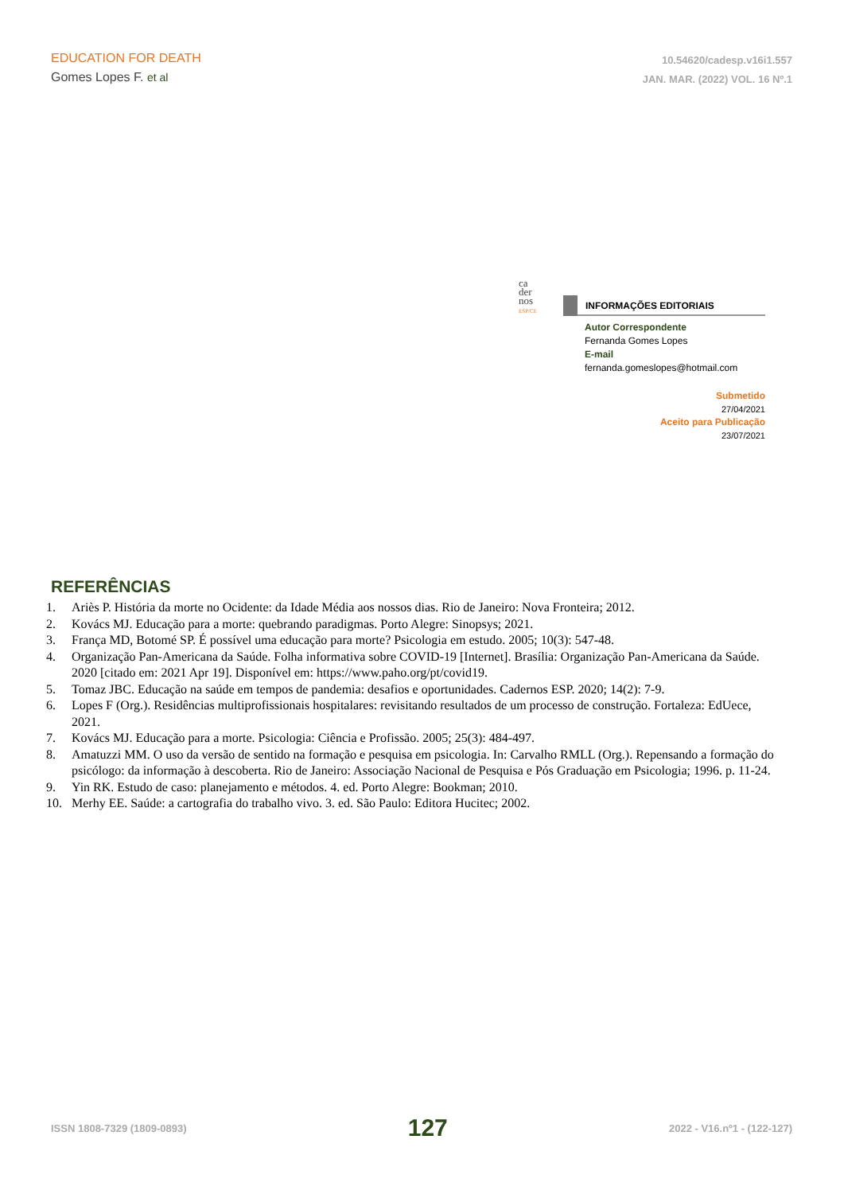EDUCATION FOR DEATH
Gomes Lopes F. et al
10.54620/cadesp.v16i1.557
JAN. MAR. (2022) VOL. 16 Nº.1
ca
der
nos
ESP/CE
INFORMAÇÕES EDITORIAIS
Autor Correspondente
Fernanda Gomes Lopes
E-mail
fernanda.gomeslopes@hotmail.com
Submetido
27/04/2021
Aceito para Publicação
23/07/2021
REFERÊNCIAS
1. Ariès P. História da morte no Ocidente: da Idade Média aos nossos dias. Rio de Janeiro: Nova Fronteira; 2012.
2. Kovács MJ. Educação para a morte: quebrando paradigmas. Porto Alegre: Sinopsys; 2021.
3. França MD, Botomé SP. É possível uma educação para morte? Psicologia em estudo. 2005; 10(3): 547-48.
4. Organização Pan-Americana da Saúde. Folha informativa sobre COVID-19 [Internet]. Brasília: Organização Pan-Americana da Saúde. 2020 [citado em: 2021 Apr 19]. Disponível em: https://www.paho.org/pt/covid19.
5. Tomaz JBC. Educação na saúde em tempos de pandemia: desafios e oportunidades. Cadernos ESP. 2020; 14(2): 7-9.
6. Lopes F (Org.). Residências multiprofissionais hospitalares: revisitando resultados de um processo de construção. Fortaleza: EdUece, 2021.
7. Kovács MJ. Educação para a morte. Psicologia: Ciência e Profissão. 2005; 25(3): 484-497.
8. Amatuzzi MM. O uso da versão de sentido na formação e pesquisa em psicologia. In: Carvalho RMLL (Org.). Repensando a formação do psicólogo: da informação à descoberta. Rio de Janeiro: Associação Nacional de Pesquisa e Pós Graduação em Psicologia; 1996. p. 11-24.
9. Yin RK. Estudo de caso: planejamento e métodos. 4. ed. Porto Alegre: Bookman; 2010.
10. Merhy EE. Saúde: a cartografia do trabalho vivo. 3. ed. São Paulo: Editora Hucitec; 2002.
ISSN 1808-7329 (1809-0893) 127 2022 - V16.nº1 - (122-127)